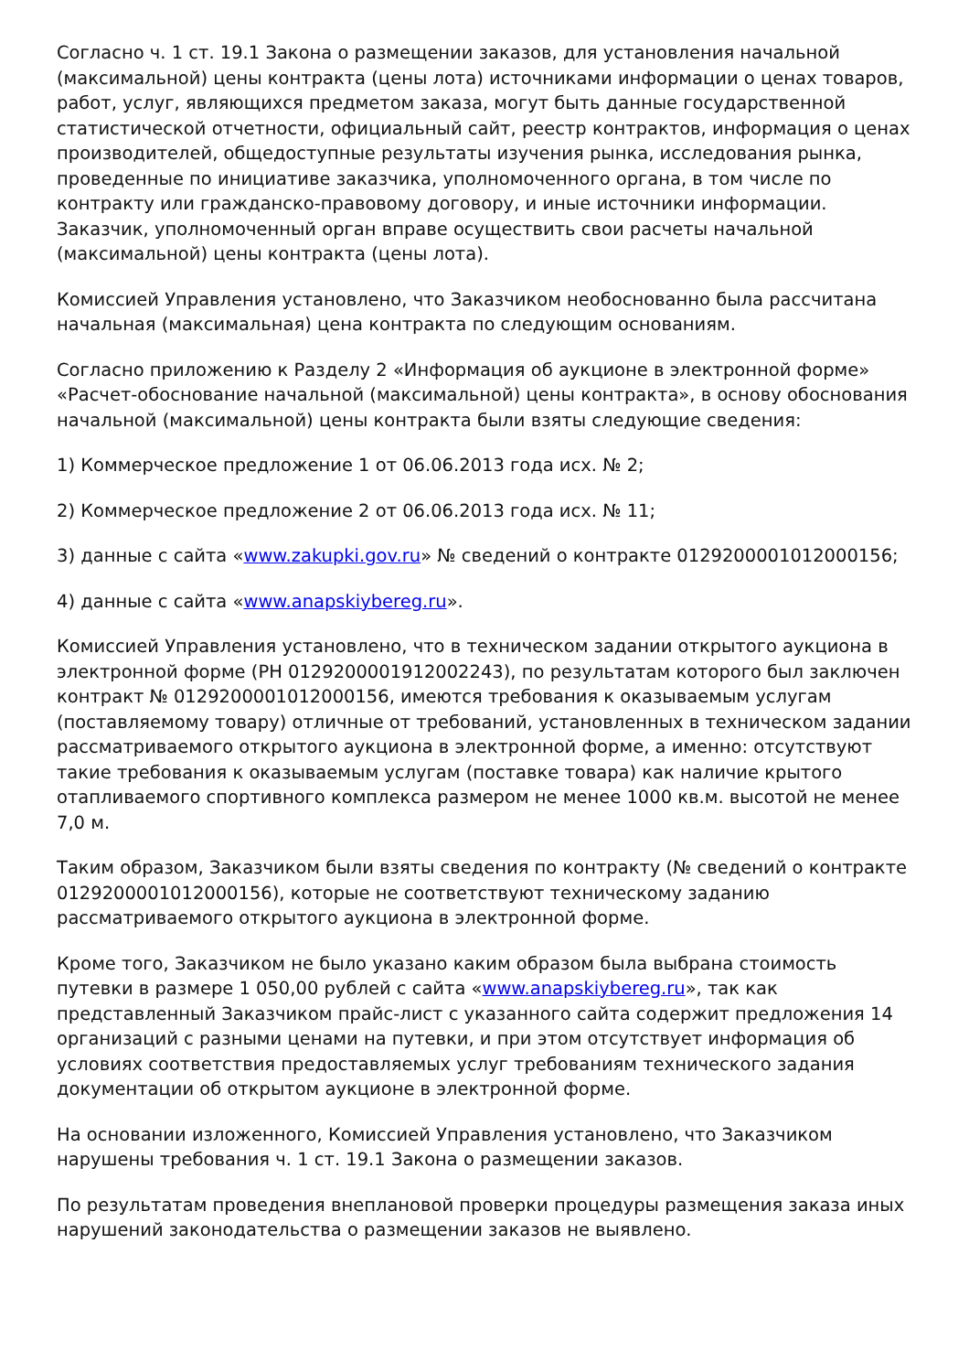Согласно ч. 1 ст. 19.1 Закона о размещении заказов, для установления начальной (максимальной) цены контракта (цены лота) источниками информации о ценах товаров, работ, услуг, являющихся предметом заказа, могут быть данные государственной статистической отчетности, официальный сайт, реестр контрактов, информация о ценах производителей, общедоступные результаты изучения рынка, исследования рынка, проведенные по инициативе заказчика, уполномоченного органа, в том числе по контракту или гражданско-правовому договору, и иные источники информации. Заказчик, уполномоченный орган вправе осуществить свои расчеты начальной (максимальной) цены контракта (цены лота).
Комиссией Управления установлено, что Заказчиком необоснованно была рассчитана начальная (максимальная) цена контракта по следующим основаниям.
Согласно приложению к Разделу 2 «Информация об аукционе в электронной форме» «Расчет-обоснование начальной (максимальной) цены контракта», в основу обоснования начальной (максимальной) цены контракта были взяты следующие сведения:
1) Коммерческое предложение 1 от 06.06.2013 года исх. № 2;
2) Коммерческое предложение 2 от 06.06.2013 года исх. № 11;
3) данные с сайта «www.zakupki.gov.ru» № сведений о контракте 0129200001012000156;
4) данные с сайта «www.anapskiybereg.ru».
Комиссией Управления установлено, что в техническом задании открытого аукциона в электронной форме (РН 0129200001912002243), по результатам которого был заключен контракт № 0129200001012000156, имеются требования к оказываемым услугам (поставляемому товару) отличные от требований, установленных в техническом задании рассматриваемого открытого аукциона в электронной форме, а именно: отсутствуют такие требования к оказываемым услугам (поставке товара) как наличие крытого отапливаемого спортивного комплекса размером не менее 1000 кв.м. высотой не менее 7,0 м.
Таким образом, Заказчиком были взяты сведения по контракту (№ сведений о контракте 0129200001012000156), которые не соответствуют техническому заданию рассматриваемого открытого аукциона в электронной форме.
Кроме того, Заказчиком не было указано каким образом была выбрана стоимость путевки в размере 1 050,00 рублей с сайта «www.anapskiybereg.ru», так как представленный Заказчиком прайс-лист с указанного сайта содержит предложения 14 организаций с разными ценами на путевки, и при этом отсутствует информация об условиях соответствия предоставляемых услуг требованиям технического задания документации об открытом аукционе в электронной форме.
На основании изложенного, Комиссией Управления установлено, что Заказчиком нарушены требования ч. 1 ст. 19.1 Закона о размещении заказов.
По результатам проведения внеплановой проверки процедуры размещения заказа иных нарушений законодательства о размещении заказов не выявлено.